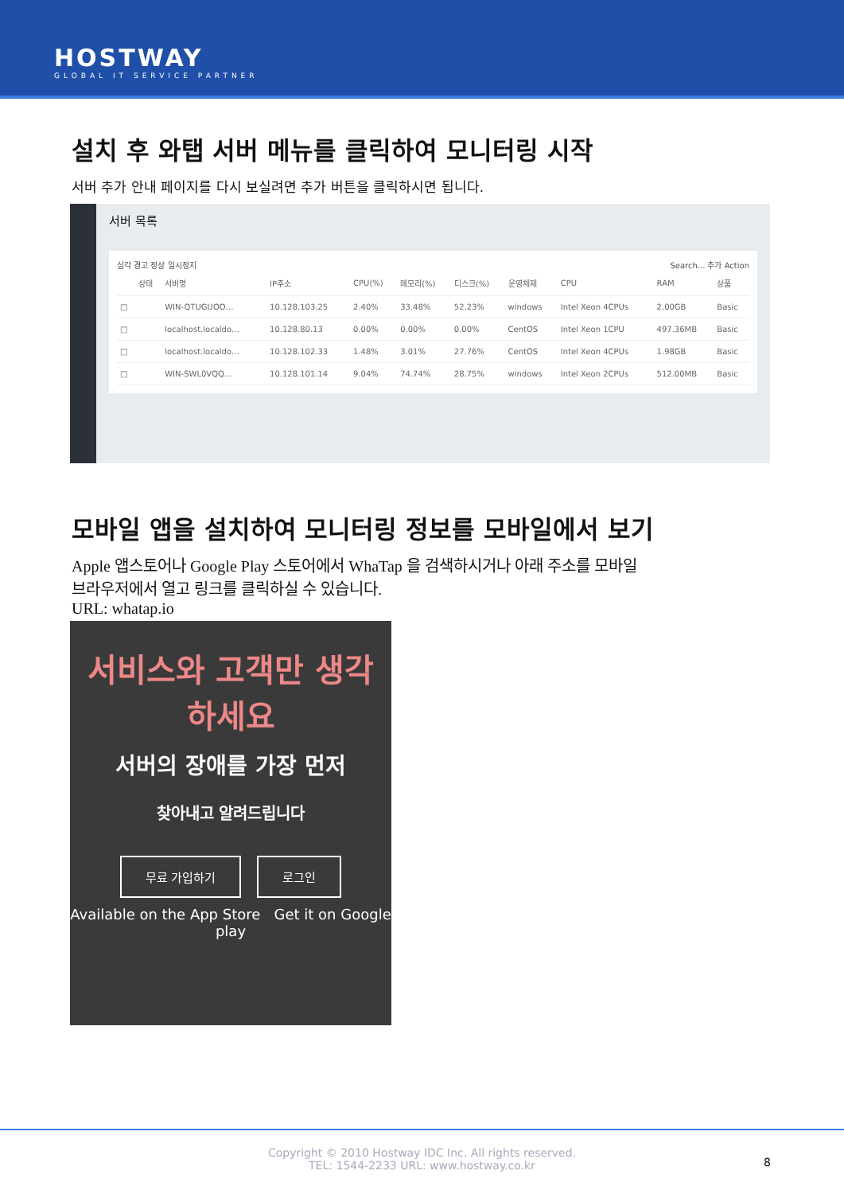HOSTWAY
GLOBAL IT SERVICE PARTNER
설치 후 와탭 서버 메뉴를 클릭하여 모니터링 시작
서버 추가 안내 페이지를 다시 보실려면 추가 버튼을 클릭하시면 됩니다.
서버 목록
심각 경고 정상 일시정지 Search... 추가 Action
| | 상태 | 서버명 | IP주소 | CPU(%) | 메모리(%) | 디스크(%) | 운영체제 | CPU | RAM | 상품 |
| --- | --- | --- | --- | --- | --- | --- | --- | --- | --- | --- |
| □ | | WIN-QTUGUOO… | 10.128.103.25 | 2.40% | 33.48% | 52.23% | windows | Intel Xeon 4CPUs | 2.00GB | Basic |
| □ | | localhost.localdo… | 10.128.80.13 | 0.00% | 0.00% | 0.00% | CentOS | Intel Xeon 1CPU | 497.36MB | Basic |
| □ | | localhost.localdo… | 10.128.102.33 | 1.48% | 3.01% | 27.76% | CentOS | Intel Xeon 4CPUs | 1.98GB | Basic |
| □ | | WIN-SWL0VQQ… | 10.128.101.14 | 9.04% | 74.74% | 28.75% | windows | Intel Xeon 2CPUs | 512.00MB | Basic |
모바일 앱을 설치하여 모니터링 정보를 모바일에서 보기
Apple 앱스토어나 Google Play 스토어에서 WhaTap 을 검색하시거나 아래 주소를 모바일
브라우저에서 열고 링크를 클릭하실 수 있습니다.
URL: whatap.io
서비스와 고객만 생각
하세요
서버의 장애를 가장 먼저
찾아내고 알려드립니다
무료 가입하기 로그인
Available on the App Store Get it on Google play
Copyright © 2010 Hostway IDC Inc. All rights reserved.
TEL: 1544-2233 URL: www.hostway.co.kr
8